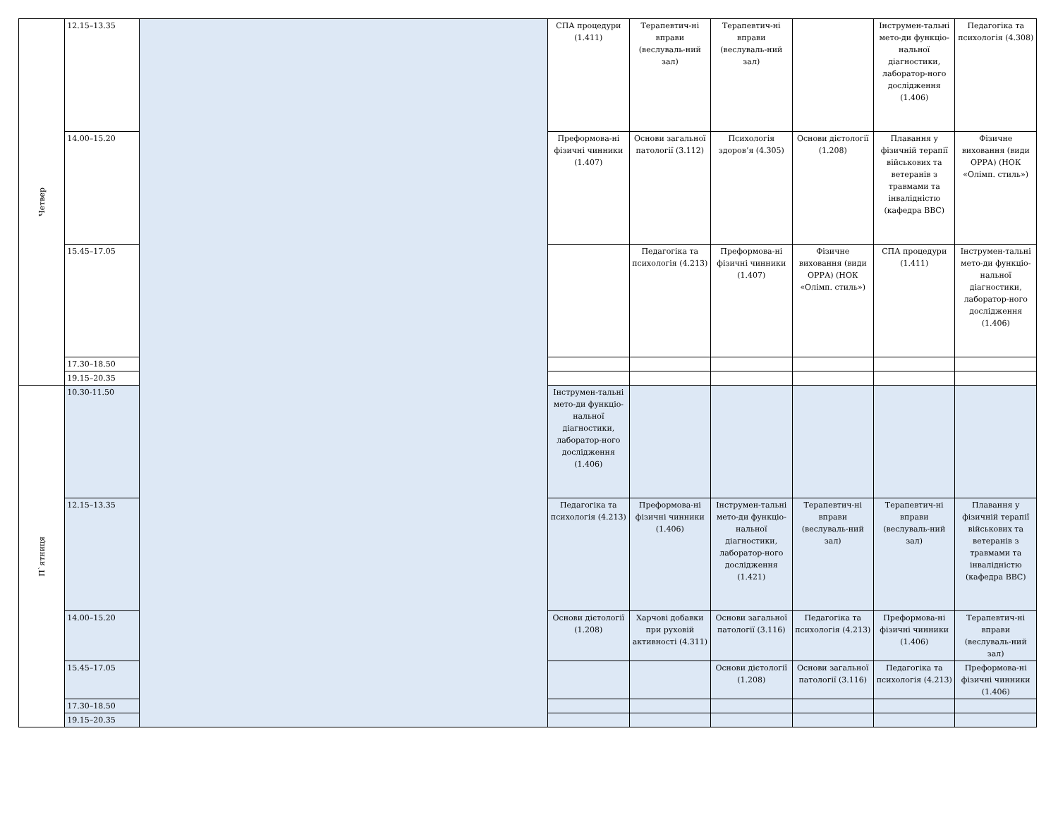| Четвер | 12.15–13.35 | | СПА процедури (1.411) | Терапевтич-ні вправи (веслуваль-ний зал) | Терапевтич-ні вправи (веслуваль-ний зал) | | Інструмен-тальні мето-ди функціо-нальної діагностики, лаборатор-ного дослідження (1.406) | Педагогіка та психологія (4.308) |
| | 14.00–15.20 | | Преформова-ні фізичні чинники (1.407) | Основи загальної патології (3.112) | Психологія здоров’я (4.305) | Основи дієтології (1.208) | Плавання у фізичній терапії військових та ветеранів з травмами та інвалідністю (кафедра ВВС) | Фізичне виховання (види ОРРА) (НОК «Олімп. стиль») |
| | 15.45–17.05 | | | Педагогіка та психологія (4.213) | Преформова-ні фізичні чинники (1.407) | Фізичне виховання (види ОРРА) (НОК «Олімп. стиль») | СПА процедури (1.411) | Інструмен-тальні мето-ди функціо-нальної діагностики, лаборатор-ного дослідження (1.406) |
| | 17.30–18.50 | | | | | | | |
| | 19.15–20.35 | | | | | | | |
| П`ятниця | 10.30-11.50 | | Інструмен-тальні мето-ди функціо-нальної діагностики, лаборатор-ного дослідження (1.406) | | | | | |
| | 12.15–13.35 | | Педагогіка та психологія (4.213) | Преформова-ні фізичні чинники (1.406) | Інструмен-тальні мето-ди функціо-нальної діагностики, лаборатор-ного дослідження (1.421) | Терапевтич-ні вправи (веслуваль-ний зал) | Терапевтич-ні вправи (веслуваль-ний зал) | Плавання у фізичній терапії військових та ветеранів з травмами та інвалідністю (кафедра ВВС) |
| | 14.00–15.20 | | Основи дієтології (1.208) | Харчові добавки при руховій активності (4.311) | Основи загальної патології (3.116) | Педагогіка та психологія (4.213) | Преформова-ні фізичні чинники (1.406) | Терапевтич-ні вправи (веслуваль-ний зал) |
| | 15.45–17.05 | | | | Основи дієтології (1.208) | Основи загальної патології (3.116) | Педагогіка та психологія (4.213) | Преформова-ні фізичні чинники (1.406) |
| | 17.30–18.50 | | | | | | | |
| | 19.15–20.35 | | | | | | | |